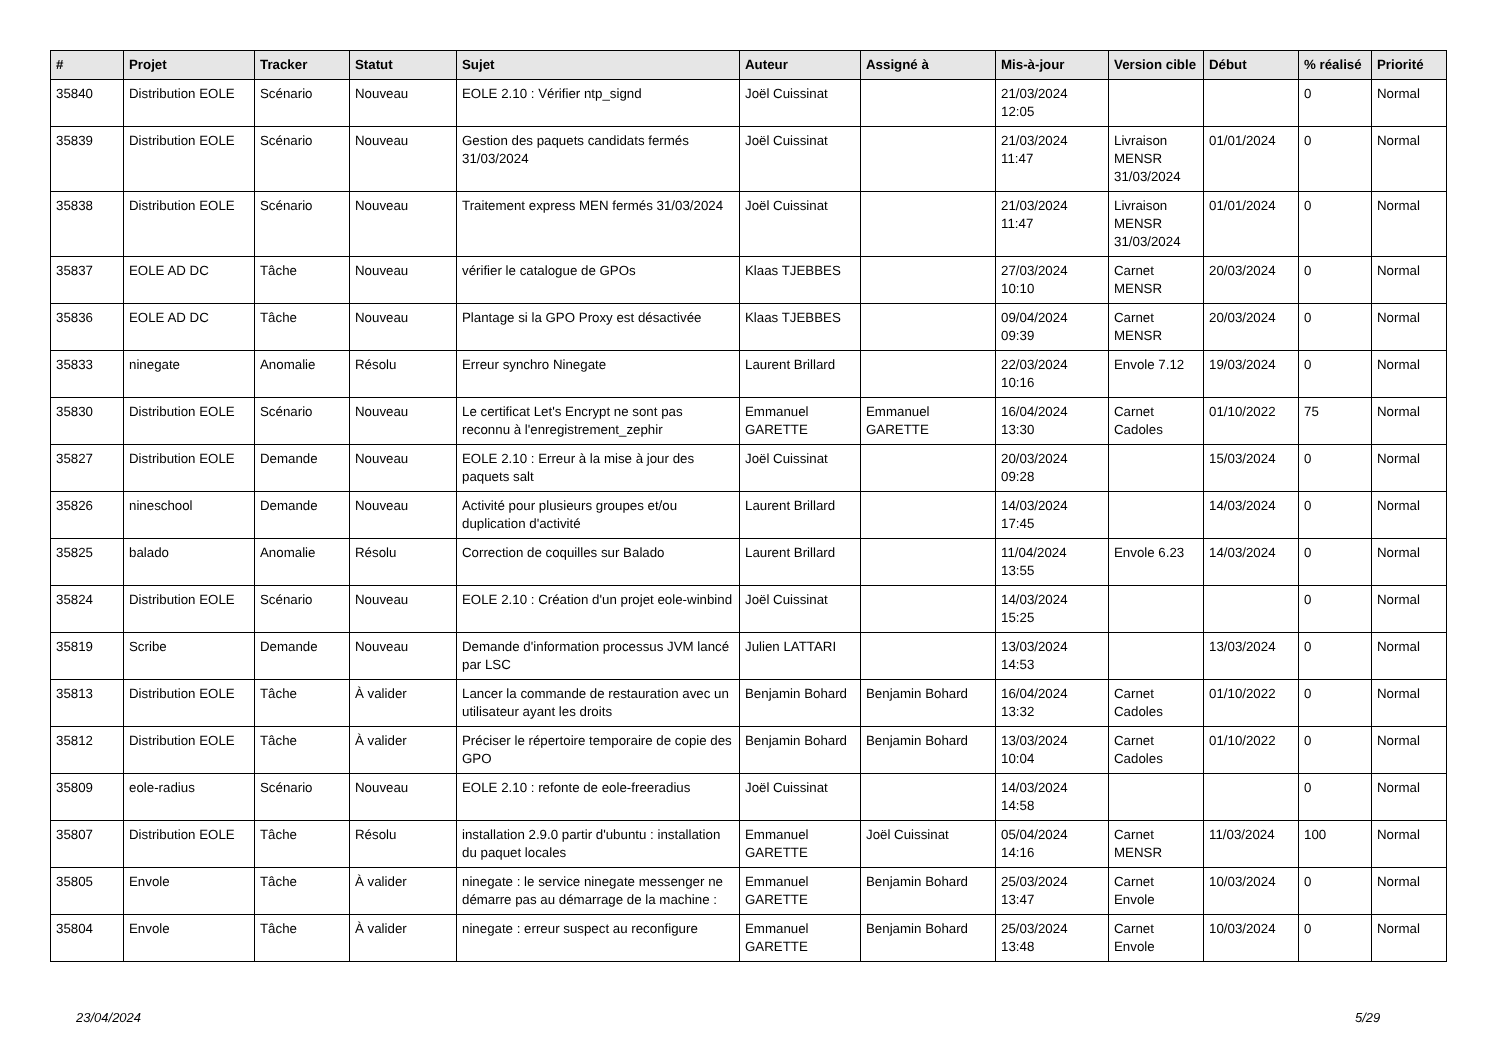| # | Projet | Tracker | Statut | Sujet | Auteur | Assigné à | Mis-à-jour | Version cible | Début | % réalisé | Priorité |
| --- | --- | --- | --- | --- | --- | --- | --- | --- | --- | --- | --- |
| 35840 | Distribution EOLE | Scénario | Nouveau | EOLE 2.10 : Vérifier ntp_signd | Joël Cuissinat | | 21/03/2024 12:05 | | | 0 | Normal |
| 35839 | Distribution EOLE | Scénario | Nouveau | Gestion des paquets candidats fermés 31/03/2024 | Joël Cuissinat | | 21/03/2024 11:47 | Livraison MENSR 31/03/2024 | 01/01/2024 | 0 | Normal |
| 35838 | Distribution EOLE | Scénario | Nouveau | Traitement express MEN fermés 31/03/2024 | Joël Cuissinat | | 21/03/2024 11:47 | Livraison MENSR 31/03/2024 | 01/01/2024 | 0 | Normal |
| 35837 | EOLE AD DC | Tâche | Nouveau | vérifier le catalogue de GPOs | Klaas TJEBBES | | 27/03/2024 10:10 | Carnet MENSR | 20/03/2024 | 0 | Normal |
| 35836 | EOLE AD DC | Tâche | Nouveau | Plantage si la GPO Proxy est désactivée | Klaas TJEBBES | | 09/04/2024 09:39 | Carnet MENSR | 20/03/2024 | 0 | Normal |
| 35833 | ninegate | Anomalie | Résolu | Erreur synchro Ninegate | Laurent Brillard | | 22/03/2024 10:16 | Envole 7.12 | 19/03/2024 | 0 | Normal |
| 35830 | Distribution EOLE | Scénario | Nouveau | Le certificat Let's Encrypt ne sont pas reconnu à l'enregistrement_zephir | Emmanuel GARETTE | Emmanuel GARETTE | 16/04/2024 13:30 | Carnet Cadoles | 01/10/2022 | 75 | Normal |
| 35827 | Distribution EOLE | Demande | Nouveau | EOLE 2.10 : Erreur à la mise à jour des paquets salt | Joël Cuissinat | | 20/03/2024 09:28 | | 15/03/2024 | 0 | Normal |
| 35826 | nineschool | Demande | Nouveau | Activité pour plusieurs groupes et/ou duplication d'activité | Laurent Brillard | | 14/03/2024 17:45 | | 14/03/2024 | 0 | Normal |
| 35825 | balado | Anomalie | Résolu | Correction de coquilles sur Balado | Laurent Brillard | | 11/04/2024 13:55 | Envole 6.23 | 14/03/2024 | 0 | Normal |
| 35824 | Distribution EOLE | Scénario | Nouveau | EOLE 2.10 : Création d'un projet eole-winbind | Joël Cuissinat | | 14/03/2024 15:25 | | | 0 | Normal |
| 35819 | Scribe | Demande | Nouveau | Demande d'information processus JVM lancé par LSC | Julien LATTARI | | 13/03/2024 14:53 | | 13/03/2024 | 0 | Normal |
| 35813 | Distribution EOLE | Tâche | À valider | Lancer la commande de restauration avec un utilisateur ayant les droits | Benjamin Bohard | Benjamin Bohard | 16/04/2024 13:32 | Carnet Cadoles | 01/10/2022 | 0 | Normal |
| 35812 | Distribution EOLE | Tâche | À valider | Préciser le répertoire temporaire de copie des GPO | Benjamin Bohard | Benjamin Bohard | 13/03/2024 10:04 | Carnet Cadoles | 01/10/2022 | 0 | Normal |
| 35809 | eole-radius | Scénario | Nouveau | EOLE 2.10 : refonte de eole-freeradius | Joël Cuissinat | | 14/03/2024 14:58 | | | 0 | Normal |
| 35807 | Distribution EOLE | Tâche | Résolu | installation 2.9.0 partir d'ubuntu : installation du paquet locales | Emmanuel GARETTE | Joël Cuissinat | 05/04/2024 14:16 | Carnet MENSR | 11/03/2024 | 100 | Normal |
| 35805 | Envole | Tâche | À valider | ninegate : le service ninegate messenger ne démarre pas au démarrage de la machine : | Emmanuel GARETTE | Benjamin Bohard | 25/03/2024 13:47 | Carnet Envole | 10/03/2024 | 0 | Normal |
| 35804 | Envole | Tâche | À valider | ninegate : erreur suspect au reconfigure | Emmanuel GARETTE | Benjamin Bohard | 25/03/2024 13:48 | Carnet Envole | 10/03/2024 | 0 | Normal |
23/04/2024 5/29